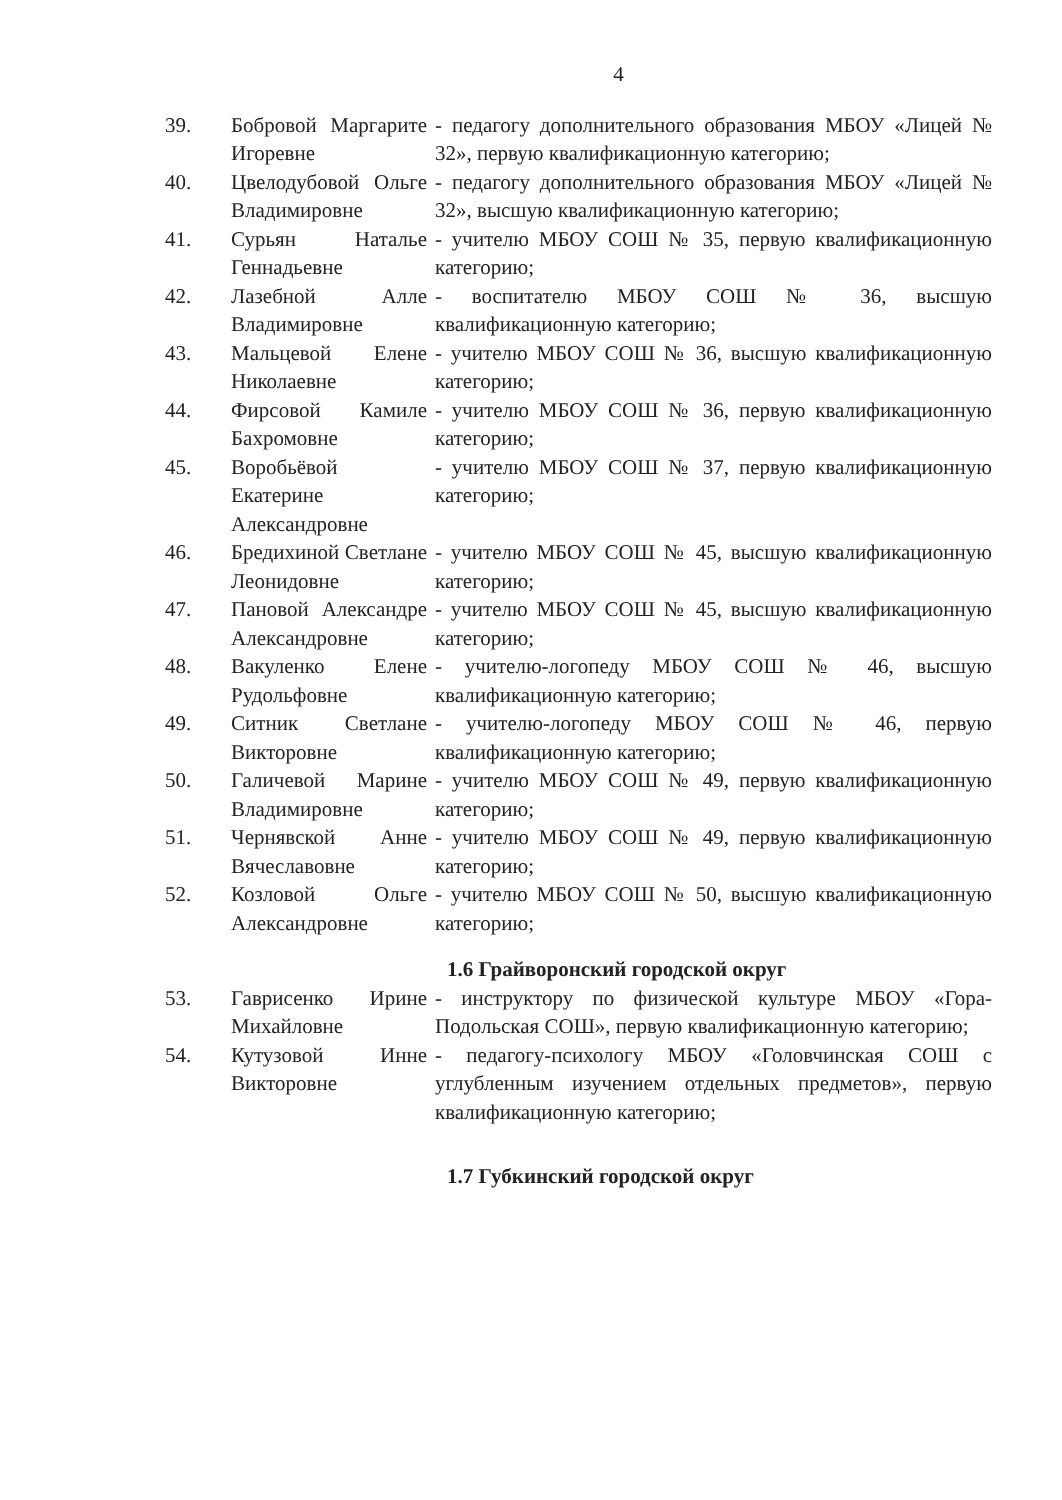4
39. Бобровой Маргарите Игоревне
- педагогу дополнительного образования МБОУ «Лицей № 32», первую квалификационную категорию;
40. Цвелодубовой Ольге Владимировне
- педагогу дополнительного образования МБОУ «Лицей № 32», высшую квалификационную категорию;
41. Сурьян Наталье Геннадьевне
- учителю МБОУ СОШ № 35, первую квалификационную категорию;
42. Лазебной Алле Владимировне
- воспитателю МБОУ СОШ № 36, высшую квалификационную категорию;
43. Мальцевой Елене Николаевне
- учителю МБОУ СОШ № 36, высшую квалификационную категорию;
44. Фирсовой Камиле Бахромовне
- учителю МБОУ СОШ № 36, первую квалификационную категорию;
45. Воробьёвой Екатерине Александровне
- учителю МБОУ СОШ № 37, первую квалификационную категорию;
46. Бредихиной Светлане Леонидовне
- учителю МБОУ СОШ № 45, высшую квалификационную категорию;
47. Пановой Александре Александровне
- учителю МБОУ СОШ № 45, высшую квалификационную категорию;
48. Вакуленко Елене Рудольфовне
- учителю-логопеду МБОУ СОШ № 46, высшую квалификационную категорию;
49. Ситник Светлане Викторовне
- учителю-логопеду МБОУ СОШ № 46, первую квалификационную категорию;
50. Галичевой Марине Владимировне
- учителю МБОУ СОШ № 49, первую квалификационную категорию;
51. Чернявской Анне Вячеславовне
- учителю МБОУ СОШ № 49, первую квалификационную категорию;
52. Козловой Ольге Александровне
- учителю МБОУ СОШ № 50, высшую квалификационную категорию;
1.6 Грайворонский городской округ
53. Гаврисенко Ирине Михайловне
- инструктору по физической культуре МБОУ «Гора-Подольская СОШ», первую квалификационную категорию;
54. Кутузовой Инне Викторовне
- педагогу-психологу МБОУ «Головчинская СОШ с углубленным изучением отдельных предметов», первую квалификационную категорию;
1.7 Губкинский городской округ